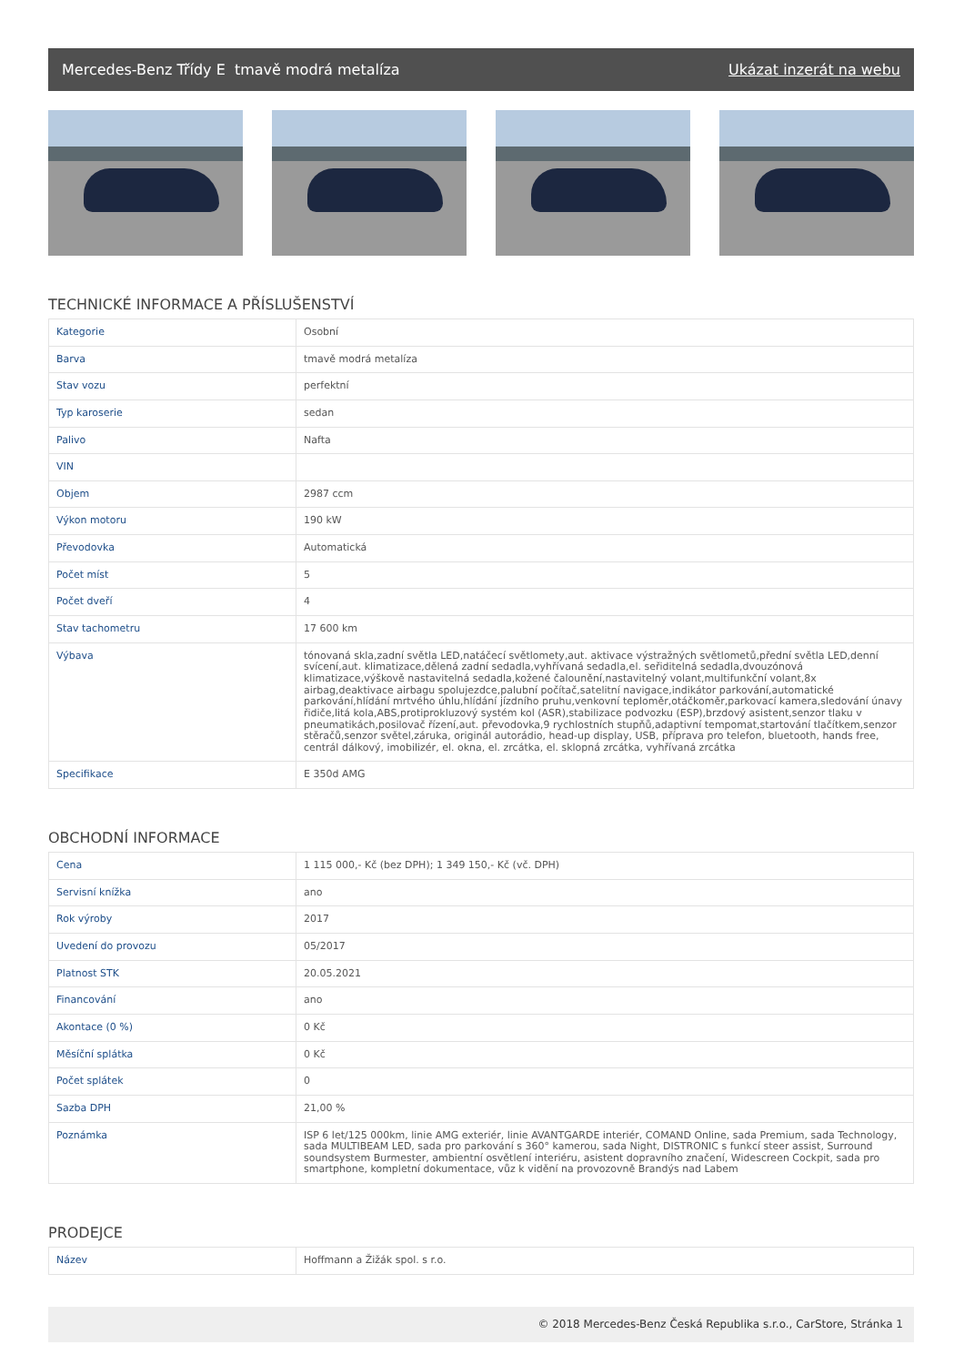Mercedes-Benz Třídy E tmavě modrá metalíza Ukázat inzerát na webu
TECHNICKÉ INFORMACE A PŘÍSLUŠENSTVÍ
| Kategorie | Osobní |
| Barva | tmavě modrá metalíza |
| Stav vozu | perfektní |
| Typ karoserie | sedan |
| Palivo | Nafta |
| VIN | |
| Objem | 2987 ccm |
| Výkon motoru | 190 kW |
| Převodovka | Automatická |
| Počet míst | 5 |
| Počet dveří | 4 |
| Stav tachometru | 17 600 km |
| Výbava | tónovaná skla,zadní světla LED,natáčecí světlomety,aut. aktivace výstražných světlometů,přední světla LED,denní svícení,aut. klimatizace,dělená zadní sedadla,vyhřívaná sedadla,el. seřiditelná sedadla,dvouzónová klimatizace,výškově nastavitelná sedadla,kožené čalounění,nastavitelný volant,multifunkční volant,8x airbag,deaktivace airbagu spolujezdce,palubní počítač,satelitní navigace,indikátor parkování,automatické parkování,hlídání mrtvého úhlu,hlídání jízdního pruhu,venkovní teploměr,otáčkoměr,parkovací kamera,sledování únavy řidiče,litá kola,ABS,protiprokluzový systém kol (ASR),stabilizace podvozku (ESP),brzdový asistent,senzor tlaku v pneumatikách,posilovač řízení,aut. převodovka,9 rychlostních stupňů,adaptivní tempomat,startování tlačítkem,senzor stěračů,senzor světel,záruka, originál autorádio, head-up display, USB, příprava pro telefon, bluetooth, hands free, centrál dálkový, imobilizér, el. okna, el. zrcátka, el. sklopná zrcátka, vyhřívaná zrcátka |
| Specifikace | E 350d AMG |
OBCHODNÍ INFORMACE
| Cena | 1 115 000,- Kč (bez DPH); 1 349 150,- Kč (vč. DPH) |
| Servisní knížka | ano |
| Rok výroby | 2017 |
| Uvedení do provozu | 05/2017 |
| Platnost STK | 20.05.2021 |
| Financování | ano |
| Akontace (0 %) | 0 Kč |
| Měsíční splátka | 0 Kč |
| Počet splátek | 0 |
| Sazba DPH | 21,00 % |
| Poznámka | ISP 6 let/125 000km, linie AMG exteriér, linie AVANTGARDE interiér, COMAND Online, sada Premium, sada Technology, sada MULTIBEAM LED, sada pro parkování s 360° kamerou, sada Night, DISTRONIC s funkcí steer assist, Surround soundsystem Burmester, ambientní osvětlení interiéru, asistent dopravního značení, Widescreen Cockpit, sada pro smartphone, kompletní dokumentace, vůz k vidění na provozovně Brandýs nad Labem |
PRODEJCE
| Název | Hoffmann a Žižák spol. s r.o. |
© 2018 Mercedes-Benz Česká Republika s.r.o., CarStore, Stránka 1